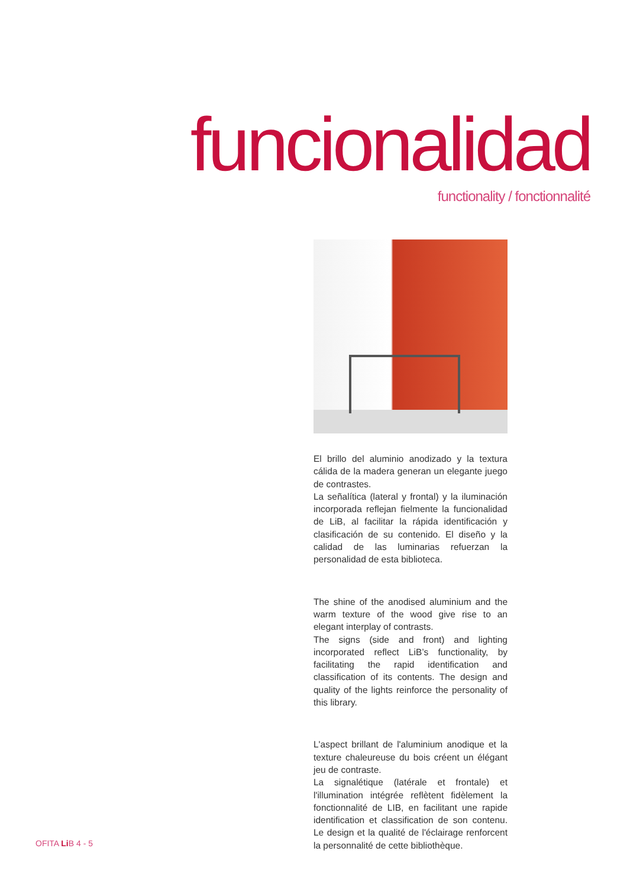funcionalidad functionality / fonctionnalité
El brillo del aluminio anodizado y la textura cálida de la madera generan un elegante juego de contrastes.
La señalítica (lateral y frontal) y la iluminación incorporada reflejan fielmente la funcionalidad de LiB, al facilitar la rápida identificación y clasificación de su contenido. El diseño y la calidad de las luminarias refuerzan la personalidad de esta biblioteca.
The shine of the anodised aluminium and the warm texture of the wood give rise to an elegant interplay of contrasts.
The signs (side and front) and lighting incorporated reflect LiB’s functionality, by facilitating the rapid identification and classification of its contents. The design and quality of the lights reinforce the personality of this library.
L'aspect brillant de l'aluminium anodique et la texture chaleureuse du bois créent un élégant jeu de contraste.
La signalétique (latérale et frontale) et l'illumination intégrée reflètent fidèlement la fonctionnalité de LIB, en facilitant une rapide identification et classification de son contenu. Le design et la qualité de l'éclairage renforcent la personnalité de cette bibliothèque.
OFITA Li B 4 - 5